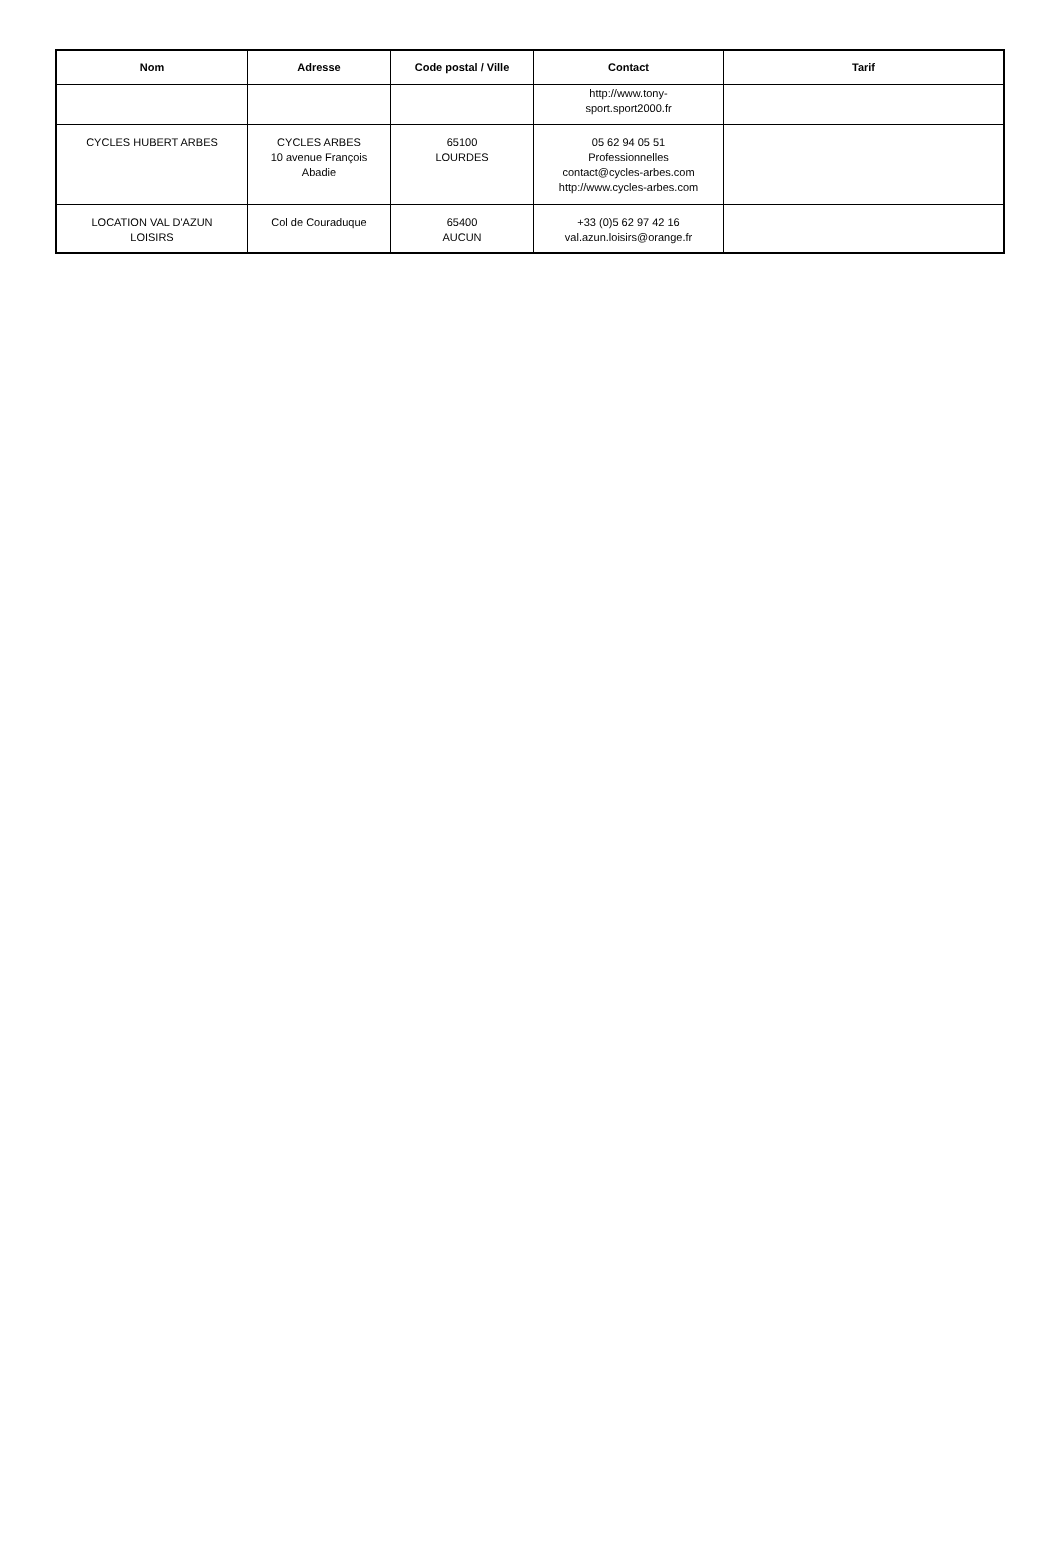| Nom | Adresse | Code postal / Ville | Contact | Tarif |
| --- | --- | --- | --- | --- |
| | | | http://www.tony- sport.sport2000.fr | |
| CYCLES HUBERT ARBES | CYCLES ARBES 10 avenue François Abadie | 65100 LOURDES | 05 62 94 05 51 Professionnelles contact@cycles-arbes.com http://www.cycles-arbes.com | |
| LOCATION VAL D'AZUN LOISIRS | Col de Couraduque | 65400 AUCUN | +33 (0)5 62 97 42 16 val.azun.loisirs@orange.fr | |